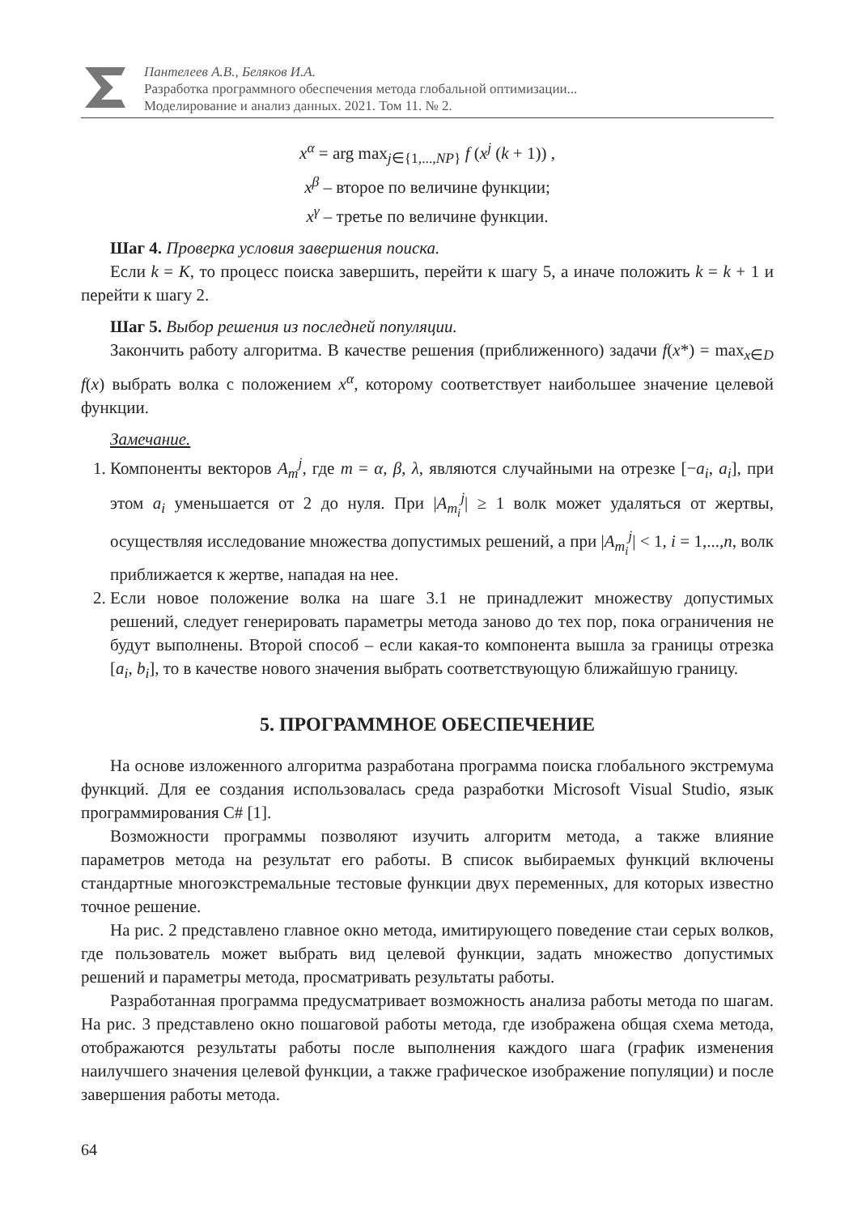Пантелеев А.В., Беляков И.А.
Разработка программного обеспечения метода глобальной оптимизации...
Моделирование и анализ данных. 2021. Том 11. № 2.
x<sup>α</sup> = arg max<sub>j∈{1,...,NP}</sub> f (x<sup>j</sup> (k + 1)) ,
x<sup>β</sup> – второе по величине функции;
x<sup>γ</sup> – третье по величине функции.
Шаг 4. Проверка условия завершения поиска.
Если k = K, то процесс поиска завершить, перейти к шагу 5, а иначе положить k = k + 1 и перейти к шагу 2.
Шаг 5. Выбор решения из последней популяции.
Закончить работу алгоритма. В качестве решения (приближенного) задачи f(x*) = max<sub>x∈D</sub> f(x) выбрать волка с положением x<sup>α</sup>, которому соответствует наибольшее значение целевой функции.
Замечание.
1. Компоненты векторов A<sub>m</sub><sup>j</sup>, где m = α, β, λ, являются случайными на отрезке [−a<sub>i</sub>, a<sub>i</sub>], при этом a<sub>i</sub> уменьшается от 2 до нуля. При |A<sub>m<sub>i</sub></sub><sup>j</sup>| ≥ 1 волк может удаляться от жертвы, осуществляя исследование множества допустимых решений, а при |A<sub>m<sub>i</sub></sub><sup>j</sup>| < 1, i = 1,...,n, волк приближается к жертве, нападая на нее.
2. Если новое положение волка на шаге 3.1 не принадлежит множеству допустимых решений, следует генерировать параметры метода заново до тех пор, пока ограничения не будут выполнены. Второй способ – если какая-то компонента вышла за границы отрезка [a<sub>i</sub>, b<sub>i</sub>], то в качестве нового значения выбрать соответствующую ближайшую границу.
5. ПРОГРАММНОЕ ОБЕСПЕЧЕНИЕ
На основе изложенного алгоритма разработана программа поиска глобального экстремума функций. Для ее создания использовалась среда разработки Microsoft Visual Studio, язык программирования C# [1].
Возможности программы позволяют изучить алгоритм метода, а также влияние параметров метода на результат его работы. В список выбираемых функций включены стандартные многоэкстремальные тестовые функции двух переменных, для которых известно точное решение.
На рис. 2 представлено главное окно метода, имитирующего поведение стаи серых волков, где пользователь может выбрать вид целевой функции, задать множество допустимых решений и параметры метода, просматривать результаты работы.
Разработанная программа предусматривает возможность анализа работы метода по шагам. На рис. 3 представлено окно пошаговой работы метода, где изображена общая схема метода, отображаются результаты работы после выполнения каждого шага (график изменения наилучшего значения целевой функции, а также графическое изображение популяции) и после завершения работы метода.
64